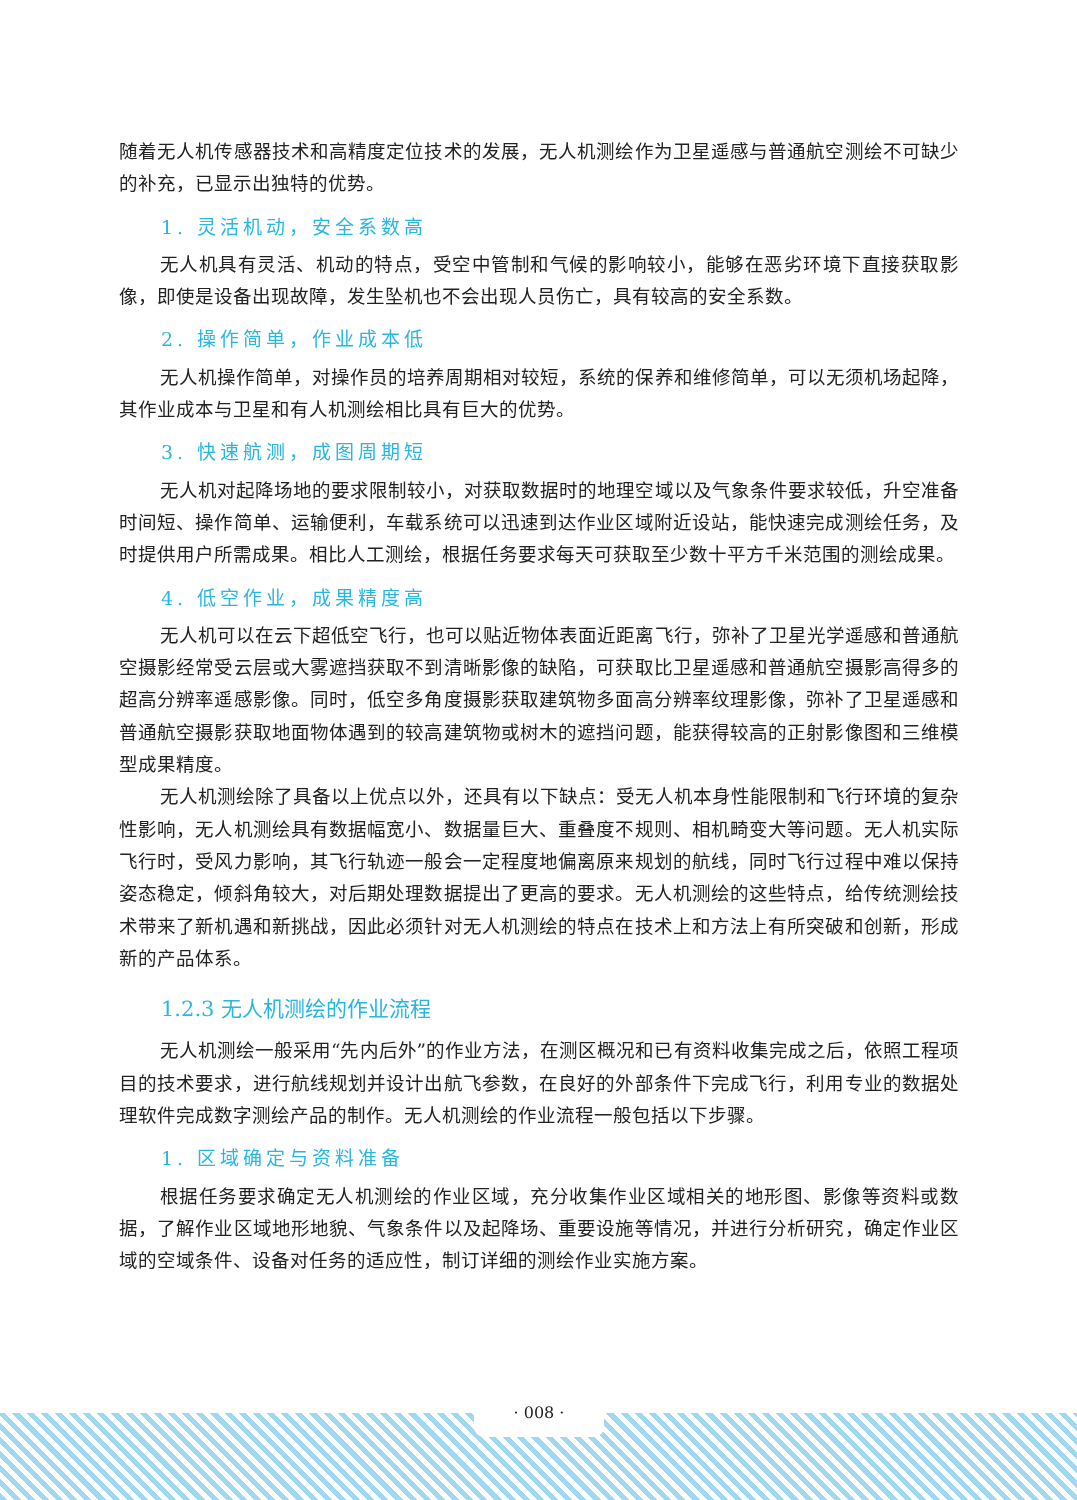随着无人机传感器技术和高精度定位技术的发展，无人机测绘作为卫星遥感与普通航空测绘不可缺少的补充，已显示出独特的优势。
1. 灵活机动，安全系数高
无人机具有灵活、机动的特点，受空中管制和气候的影响较小，能够在恶劣环境下直接获取影像，即使是设备出现故障，发生坠机也不会出现人员伤亡，具有较高的安全系数。
2. 操作简单，作业成本低
无人机操作简单，对操作员的培养周期相对较短，系统的保养和维修简单，可以无须机场起降，其作业成本与卫星和有人机测绘相比具有巨大的优势。
3. 快速航测，成图周期短
无人机对起降场地的要求限制较小，对获取数据时的地理空域以及气象条件要求较低，升空准备时间短、操作简单、运输便利，车载系统可以迅速到达作业区域附近设站，能快速完成测绘任务，及时提供用户所需成果。相比人工测绘，根据任务要求每天可获取至少数十平方千米范围的测绘成果。
4. 低空作业，成果精度高
无人机可以在云下超低空飞行，也可以贴近物体表面近距离飞行，弥补了卫星光学遥感和普通航空摄影经常受云层或大雾遮挡获取不到清晰影像的缺陷，可获取比卫星遥感和普通航空摄影高得多的超高分辨率遥感影像。同时，低空多角度摄影获取建筑物多面高分辨率纹理影像，弥补了卫星遥感和普通航空摄影获取地面物体遇到的较高建筑物或树木的遮挡问题，能获得较高的正射影像图和三维模型成果精度。
无人机测绘除了具备以上优点以外，还具有以下缺点：受无人机本身性能限制和飞行环境的复杂性影响，无人机测绘具有数据幅宽小、数据量巨大、重叠度不规则、相机畸变大等问题。无人机实际飞行时，受风力影响，其飞行轨迹一般会一定程度地偏离原来规划的航线，同时飞行过程中难以保持姿态稳定，倾斜角较大，对后期处理数据提出了更高的要求。无人机测绘的这些特点，给传统测绘技术带来了新机遇和新挑战，因此必须针对无人机测绘的特点在技术上和方法上有所突破和创新，形成新的产品体系。
1.2.3 无人机测绘的作业流程
无人机测绘一般采用“先内后外”的作业方法，在测区概况和已有资料收集完成之后，依照工程项目的技术要求，进行航线规划并设计出航飞参数，在良好的外部条件下完成飞行，利用专业的数据处理软件完成数字测绘产品的制作。无人机测绘的作业流程一般包括以下步骤。
1. 区域确定与资料准备
根据任务要求确定无人机测绘的作业区域，充分收集作业区域相关的地形图、影像等资料或数据，了解作业区域地形地貌、气象条件以及起降场、重要设施等情况，并进行分析研究，确定作业区域的空域条件、设备对任务的适应性，制订详细的测绘作业实施方案。
· 008 ·